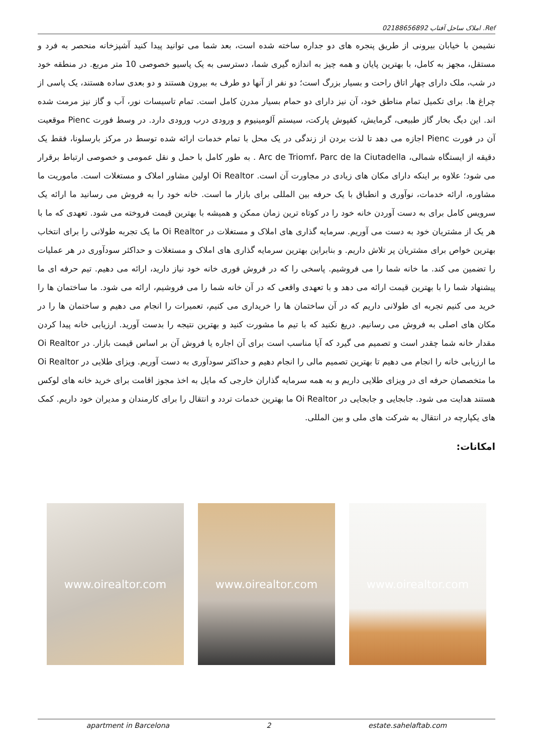Ref. املاک ساحل آفتاب 02188656892
نشیمن با خیابان بیرونی از طریق پنجره های دو جداره ساخته شده است، بعد شما می توانید پیدا کنید آشپزخانه منحصر به فرد و مستقل، مجهز به کامل، با بهترین پایان و همه چیز به اندازه گیری شما، دسترسی به یک پاسیو خصوصی 10 متر مربع. در منطقه خود در شب، ملک دارای چهار اتاق راحت و بسیار بزرگ است؛ دو نفر از آنها دو طرف به بیرون هستند و دو بعدی ساده هستند، یک پاسی از چراغ ها. برای تکمیل تمام مناطق خود، آن نیز دارای دو حمام بسیار مدرن کامل است. تمام تاسیسات نور، آب و گاز نیز مرمت شده اند. این دیگ بخار گاز طبیعی، گرمایش، کفپوش پارکت، سیستم آلومینیوم و ورودی درب ورودی دارد. در وسط فورت Pienc موقعیت آن در فورت Pienc اجازه می دهد تا لذت بردن از زندگی در یک محل با تمام خدمات ارائه شده توسط در مرکز بارسلونا، فقط یک دقیقه از ایستگاه شمالی، Arc de Triomf، Parc de la Ciutadella . به طور کامل با حمل و نقل عمومی و خصوصی ارتباط برقرار می شود؛ علاوه بر اینکه دارای مکان های زیادی در مجاورت آن است. Oi Realtor اولین مشاور املاک و مستغلات است. ماموریت ما مشاوره، ارائه خدمات، نوآوری و انطباق با یک حرفه بین المللی برای بازار ما است. خانه خود را به فروش می رسانید ما ارائه یک سرویس کامل برای به دست آوردن خانه خود را در کوتاه ترین زمان ممکن و همیشه با بهترین قیمت فروخته می شود. تعهدی که ما با هر یک از مشتریان خود به دست می آوریم. سرمایه گذاری های املاک و مستغلات در Oi Realtor ما یک تجربه طولانی را برای انتخاب بهترین خواص برای مشتریان پر تلاش داریم. و بنابراین بهترین سرمایه گذاری های املاک و مستغلات و حداکثر سودآوری در هر عملیات را تضمین می کند. ما خانه شما را می فروشیم. پاسخی را که در فروش فوری خانه خود نیاز دارید، ارائه می دهیم. تیم حرفه ای ما پیشنهاد شما را با بهترین قیمت ارائه می دهد و با تعهدی واقعی که در آن خانه شما را می فروشیم، ارائه می شود. ما ساختمان ها را خرید می کنیم تجربه ای طولانی داریم که در آن ساختمان ها را خریداری می کنیم، تعمیرات را انجام می دهیم و ساختمان ها را در مکان های اصلی به فروش می رسانیم. دریغ نکنید که با تیم ما مشورت کنید و بهترین نتیجه را بدست آورید. ارزیابی خانه پیدا کردن مقدار خانه شما چقدر است و تصمیم می گیرد که آیا مناسب است برای آن اجاره یا فروش آن بر اساس قیمت بازار. در Oi Realtor ما ارزیابی خانه را انجام می دهیم تا بهترین تصمیم مالی را انجام دهیم و حداکثر سودآوری به دست آوریم. ویزای طلایی در Oi Realtor ما متخصصان حرفه ای در ویزای طلایی داریم و به همه سرمایه گذاران خارجی که مایل به اخذ مجوز اقامت برای خرید خانه های لوکس هستند هدایت می شود. جابجایی و جابجایی در Oi Realtor ما بهترین خدمات تردد و انتقال را برای کارمندان و مدیران خود داریم. کمک های یکپارچه در انتقال به شرکت های ملی و بین المللی.
امکانات:
www.oirealtor.com www.oirealtor.com www.oirealtor.com
apartment in Barcelona 2 estate.sahelaftab.com